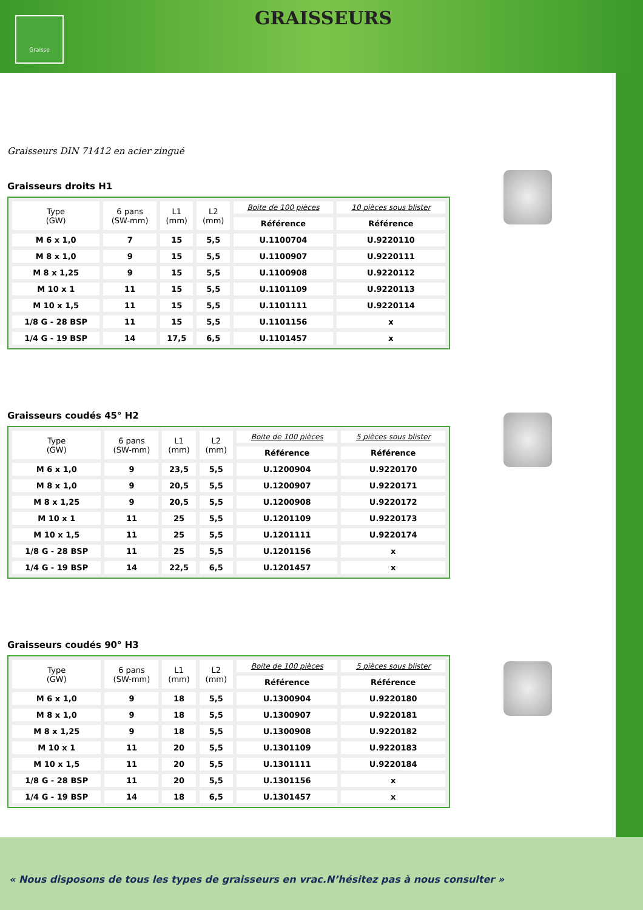Graisse
GRAISSEURS
Graisseurs DIN 71412 en acier zingué
Graisseurs droits H1
| Type (GW) | 6 pans (SW-mm) | L1 (mm) | L2 (mm) | Boite de 100 pièces | 10 pièces sous blister |
| --- | --- | --- | --- | --- | --- |
| | | | | Référence | Référence |
| M 6 x 1,0 | 7 | 15 | 5,5 | U.1100704 | U.9220110 |
| M 8 x 1,0 | 9 | 15 | 5,5 | U.1100907 | U.9220111 |
| M 8 x 1,25 | 9 | 15 | 5,5 | U.1100908 | U.9220112 |
| M 10 x 1 | 11 | 15 | 5,5 | U.1101109 | U.9220113 |
| M 10 x 1,5 | 11 | 15 | 5,5 | U.1101111 | U.9220114 |
| 1/8 G - 28 BSP | 11 | 15 | 5,5 | U.1101156 | x |
| 1/4 G - 19 BSP | 14 | 17,5 | 6,5 | U.1101457 | x |
Graisseurs coudés 45° H2
| Type (GW) | 6 pans (SW-mm) | L1 (mm) | L2 (mm) | Boite de 100 pièces | 5 pièces sous blister |
| --- | --- | --- | --- | --- | --- |
| | | | | Référence | Référence |
| M 6 x 1,0 | 9 | 23,5 | 5,5 | U.1200904 | U.9220170 |
| M 8 x 1,0 | 9 | 20,5 | 5,5 | U.1200907 | U.9220171 |
| M 8 x 1,25 | 9 | 20,5 | 5,5 | U.1200908 | U.9220172 |
| M 10 x 1 | 11 | 25 | 5,5 | U.1201109 | U.9220173 |
| M 10 x 1,5 | 11 | 25 | 5,5 | U.1201111 | U.9220174 |
| 1/8 G - 28 BSP | 11 | 25 | 5,5 | U.1201156 | x |
| 1/4 G - 19 BSP | 14 | 22,5 | 6,5 | U.1201457 | x |
Graisseurs coudés 90° H3
| Type (GW) | 6 pans (SW-mm) | L1 (mm) | L2 (mm) | Boite de 100 pièces | 5 pièces sous blister |
| --- | --- | --- | --- | --- | --- |
| | | | | Référence | Référence |
| M 6 x 1,0 | 9 | 18 | 5,5 | U.1300904 | U.9220180 |
| M 8 x 1,0 | 9 | 18 | 5,5 | U.1300907 | U.9220181 |
| M 8 x 1,25 | 9 | 18 | 5,5 | U.1300908 | U.9220182 |
| M 10 x 1 | 11 | 20 | 5,5 | U.1301109 | U.9220183 |
| M 10 x 1,5 | 11 | 20 | 5,5 | U.1301111 | U.9220184 |
| 1/8 G - 28 BSP | 11 | 20 | 5,5 | U.1301156 | x |
| 1/4 G - 19 BSP | 14 | 18 | 6,5 | U.1301457 | x |
« Nous disposons de tous les types de graisseurs en vrac.N’hésitez pas à nous consulter »